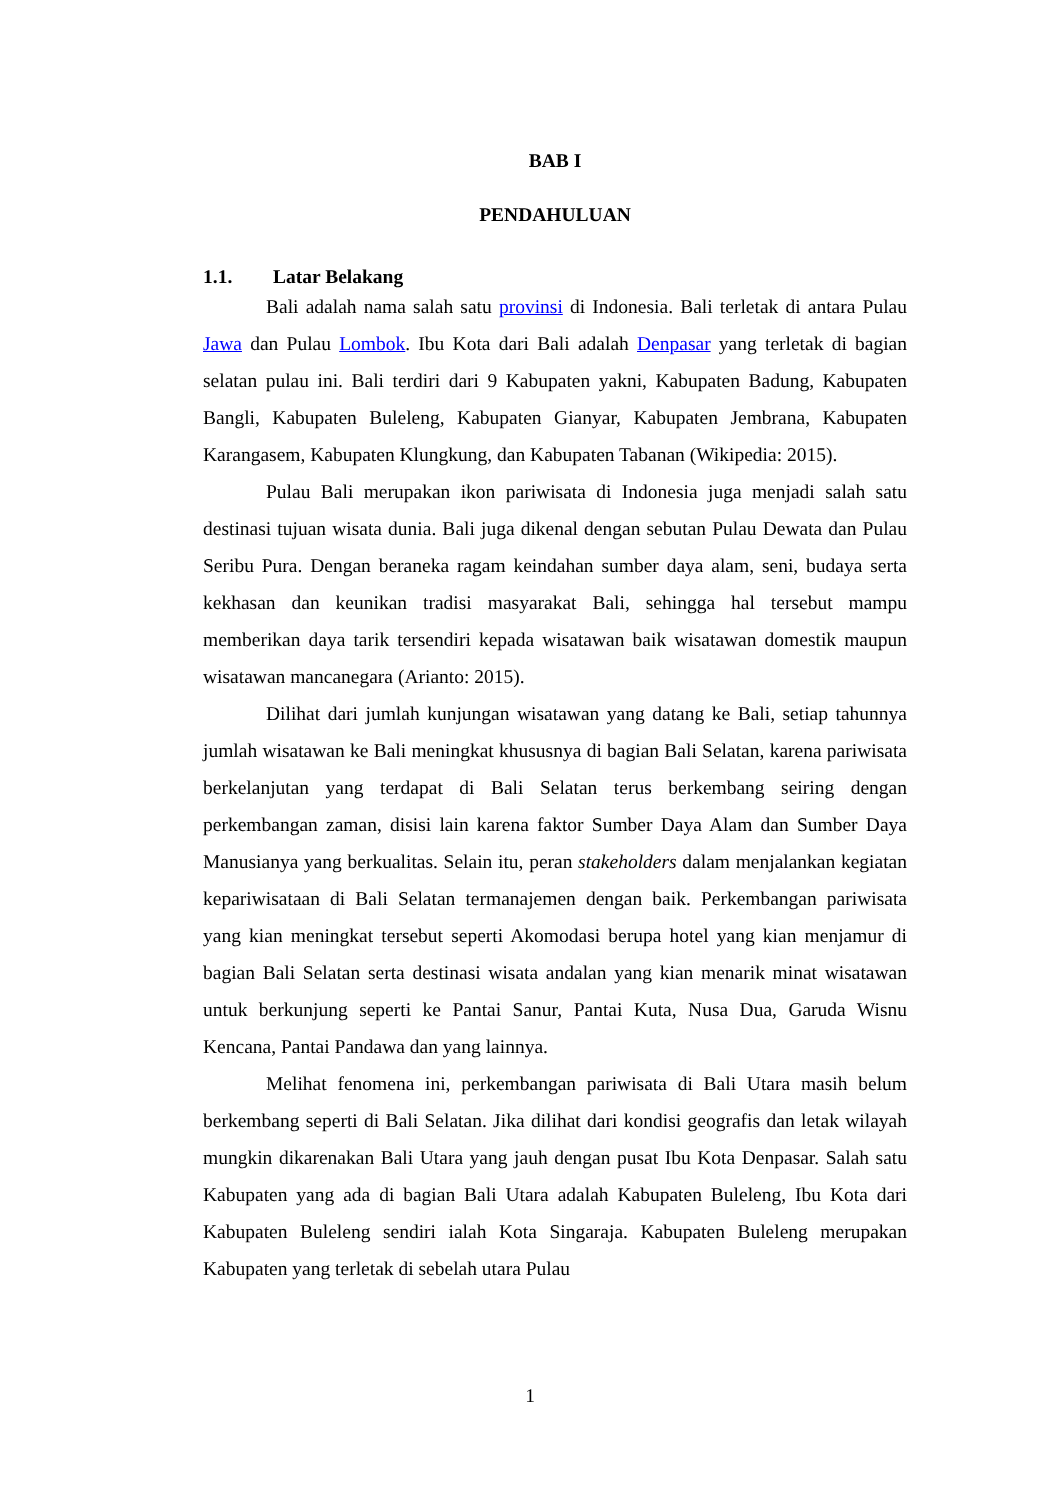BAB I
PENDAHULUAN
1.1. Latar Belakang
Bali adalah nama salah satu provinsi di Indonesia. Bali terletak di antara Pulau Jawa dan Pulau Lombok. Ibu Kota dari Bali adalah Denpasar yang terletak di bagian selatan pulau ini. Bali terdiri dari 9 Kabupaten yakni, Kabupaten Badung, Kabupaten Bangli, Kabupaten Buleleng, Kabupaten Gianyar, Kabupaten Jembrana, Kabupaten Karangasem, Kabupaten Klungkung, dan Kabupaten Tabanan (Wikipedia: 2015).
Pulau Bali merupakan ikon pariwisata di Indonesia juga menjadi salah satu destinasi tujuan wisata dunia. Bali juga dikenal dengan sebutan Pulau Dewata dan Pulau Seribu Pura. Dengan beraneka ragam keindahan sumber daya alam, seni, budaya serta kekhasan dan keunikan tradisi masyarakat Bali, sehingga hal tersebut mampu memberikan daya tarik tersendiri kepada wisatawan baik wisatawan domestik maupun wisatawan mancanegara (Arianto: 2015).
Dilihat dari jumlah kunjungan wisatawan yang datang ke Bali, setiap tahunnya jumlah wisatawan ke Bali meningkat khususnya di bagian Bali Selatan, karena pariwisata berkelanjutan yang terdapat di Bali Selatan terus berkembang seiring dengan perkembangan zaman, disisi lain karena faktor Sumber Daya Alam dan Sumber Daya Manusianya yang berkualitas. Selain itu, peran stakeholders dalam menjalankan kegiatan kepariwisataan di Bali Selatan termanajemen dengan baik. Perkembangan pariwisata yang kian meningkat tersebut seperti Akomodasi berupa hotel yang kian menjamur di bagian Bali Selatan serta destinasi wisata andalan yang kian menarik minat wisatawan untuk berkunjung seperti ke Pantai Sanur, Pantai Kuta, Nusa Dua, Garuda Wisnu Kencana, Pantai Pandawa dan yang lainnya.
Melihat fenomena ini, perkembangan pariwisata di Bali Utara masih belum berkembang seperti di Bali Selatan. Jika dilihat dari kondisi geografis dan letak wilayah mungkin dikarenakan Bali Utara yang jauh dengan pusat Ibu Kota Denpasar. Salah satu Kabupaten yang ada di bagian Bali Utara adalah Kabupaten Buleleng, Ibu Kota dari Kabupaten Buleleng sendiri ialah Kota Singaraja. Kabupaten Buleleng merupakan Kabupaten yang terletak di sebelah utara Pulau
1